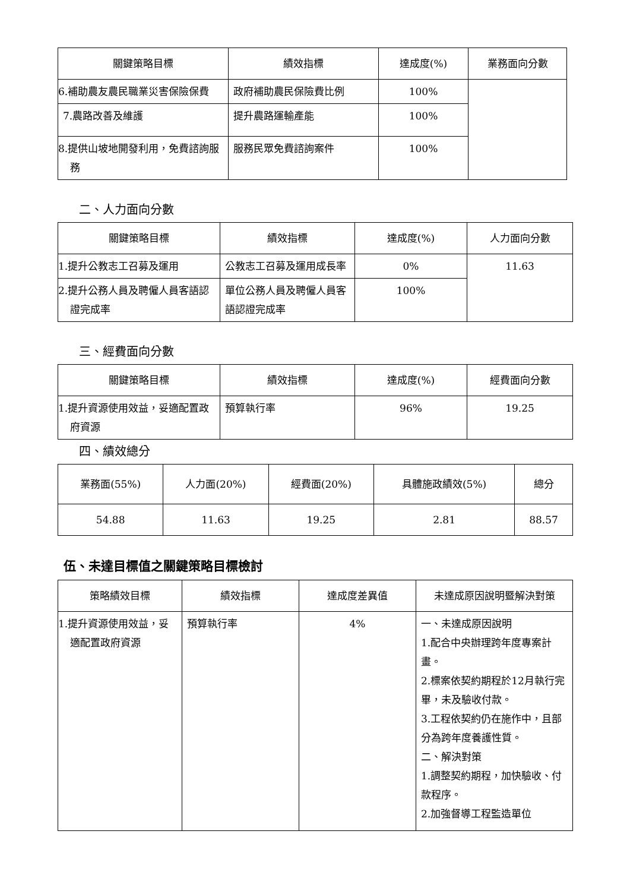| 關鍵策略目標 | 績效指標 | 達成度(%) | 業務面向分數 |
| --- | --- | --- | --- |
| 6.補助農友農民職業災害保險保費 | 政府補助農民保險費比例 | 100% | |
| 7.農路改善及維護 | 提升農路運輸產能 | 100% | |
| 8.提供山坡地開發利用，免費諮詢服務 | 服務民眾免費諮詢案件 | 100% | |
二、人力面向分數
| 關鍵策略目標 | 績效指標 | 達成度(%) | 人力面向分數 |
| --- | --- | --- | --- |
| 1.提升公教志工召募及運用 | 公教志工召募及運用成長率 | 0% | 11.63 |
| 2.提升公務人員及聘僱人員客語認證完成率 | 單位公務人員及聘僱人員客語認證完成率 | 100% | |
三、經費面向分數
| 關鍵策略目標 | 績效指標 | 達成度(%) | 經費面向分數 |
| --- | --- | --- | --- |
| 1.提升資源使用效益，妥適配置政府資源 | 預算執行率 | 96% | 19.25 |
四、績效總分
| 業務面(55%) | 人力面(20%) | 經費面(20%) | 具體施政績效(5%) | 總分 |
| --- | --- | --- | --- | --- |
| 54.88 | 11.63 | 19.25 | 2.81 | 88.57 |
伍、未達目標值之關鍵策略目標檢討
| 策略績效目標 | 績效指標 | 達成度差異值 | 未達成原因說明暨解決對策 |
| --- | --- | --- | --- |
| 1.提升資源使用效益，妥適配置政府資源 | 預算執行率 | 4% | 一、未達成原因說明 1.配合中央辦理跨年度專案計畫。 2.標案依契約期程於12月執行完畢，未及驗收付款。 3.工程依契約仍在施作中，且部分為跨年度養護性質。 二、解決對策 1.調整契約期程，加快驗收、付款程序。 2.加強督導工程監造單位 |